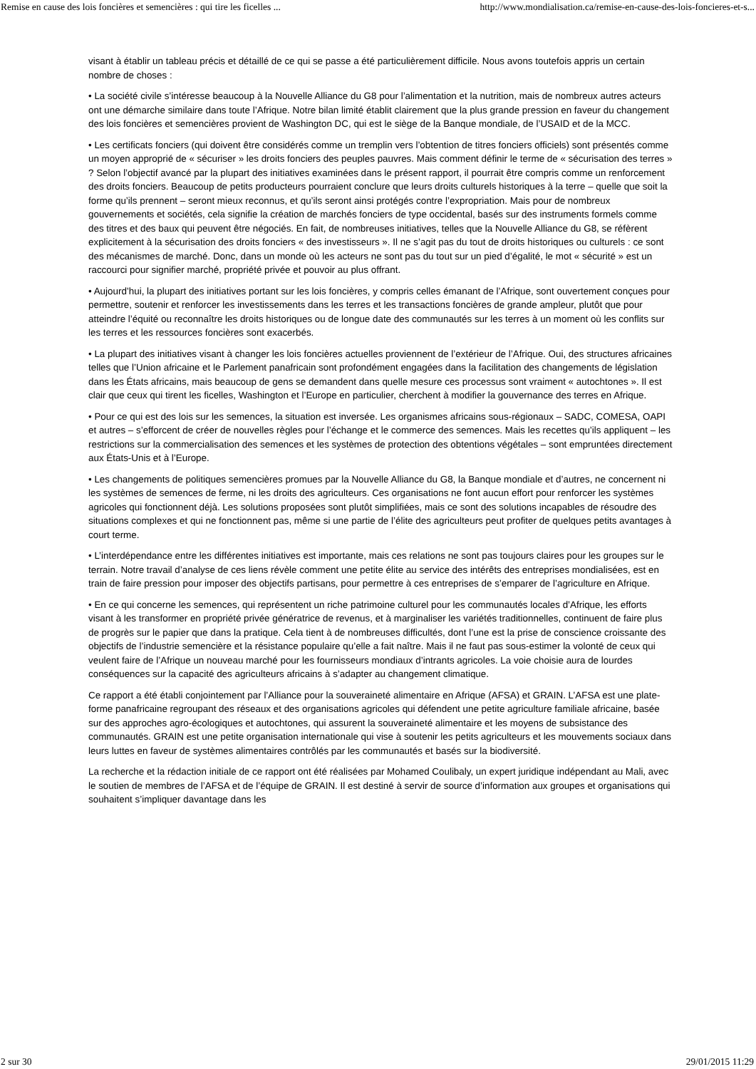Remise en cause des lois foncières et semencières : qui tire les ficelles ... http://www.mondialisation.ca/remise-en-cause-des-lois-foncieres-et-s...
visant à établir un tableau précis et détaillé de ce qui se passe a été particulièrement difficile. Nous avons toutefois appris un certain nombre de choses :
• La société civile s’intéresse beaucoup à la Nouvelle Alliance du G8 pour l’alimentation et la nutrition, mais de nombreux autres acteurs ont une démarche similaire dans toute l’Afrique. Notre bilan limité établit clairement que la plus grande pression en faveur du changement des lois foncières et semencières provient de Washington DC, qui est le siège de la Banque mondiale, de l’USAID et de la MCC.
• Les certificats fonciers (qui doivent être considérés comme un tremplin vers l’obtention de titres fonciers officiels) sont présentés comme un moyen approprié de « sécuriser » les droits fonciers des peuples pauvres. Mais comment définir le terme de « sécurisation des terres » ? Selon l’objectif avancé par la plupart des initiatives examinées dans le présent rapport, il pourrait être compris comme un renforcement des droits fonciers. Beaucoup de petits producteurs pourraient conclure que leurs droits culturels historiques à la terre – quelle que soit la forme qu’ils prennent – seront mieux reconnus, et qu’ils seront ainsi protégés contre l’expropriation. Mais pour de nombreux gouvernements et sociétés, cela signifie la création de marchés fonciers de type occidental, basés sur des instruments formels comme des titres et des baux qui peuvent être négociés. En fait, de nombreuses initiatives, telles que la Nouvelle Alliance du G8, se réfèrent explicitement à la sécurisation des droits fonciers « des investisseurs ». Il ne s’agit pas du tout de droits historiques ou culturels : ce sont des mécanismes de marché. Donc, dans un monde où les acteurs ne sont pas du tout sur un pied d’égalité, le mot « sécurité » est un raccourci pour signifier marché, propriété privée et pouvoir au plus offrant.
• Aujourd’hui, la plupart des initiatives portant sur les lois foncières, y compris celles émanant de l’Afrique, sont ouvertement conçues pour permettre, soutenir et renforcer les investissements dans les terres et les transactions foncières de grande ampleur, plutôt que pour atteindre l’équité ou reconnaître les droits historiques ou de longue date des communautés sur les terres à un moment où les conflits sur les terres et les ressources foncières sont exacerbés.
• La plupart des initiatives visant à changer les lois foncières actuelles proviennent de l’extérieur de l’Afrique. Oui, des structures africaines telles que l’Union africaine et le Parlement panafricain sont profondément engagées dans la facilitation des changements de législation dans les États africains, mais beaucoup de gens se demandent dans quelle mesure ces processus sont vraiment « autochtones ». Il est clair que ceux qui tirent les ficelles, Washington et l’Europe en particulier, cherchent à modifier la gouvernance des terres en Afrique.
• Pour ce qui est des lois sur les semences, la situation est inversée. Les organismes africains sous-régionaux – SADC, COMESA, OAPI et autres – s’efforcent de créer de nouvelles règles pour l’échange et le commerce des semences. Mais les recettes qu’ils appliquent – les restrictions sur la commercialisation des semences et les systèmes de protection des obtentions végétales – sont empruntées directement aux États-Unis et à l’Europe.
• Les changements de politiques semencières promues par la Nouvelle Alliance du G8, la Banque mondiale et d’autres, ne concernent ni les systèmes de semences de ferme, ni les droits des agriculteurs. Ces organisations ne font aucun effort pour renforcer les systèmes agricoles qui fonctionnent déjà. Les solutions proposées sont plutôt simplifiées, mais ce sont des solutions incapables de résoudre des situations complexes et qui ne fonctionnent pas, même si une partie de l’élite des agriculteurs peut profiter de quelques petits avantages à court terme.
• L’interdépendance entre les différentes initiatives est importante, mais ces relations ne sont pas toujours claires pour les groupes sur le terrain. Notre travail d’analyse de ces liens révèle comment une petite élite au service des intérêts des entreprises mondialisées, est en train de faire pression pour imposer des objectifs partisans, pour permettre à ces entreprises de s’emparer de l’agriculture en Afrique.
• En ce qui concerne les semences, qui représentent un riche patrimoine culturel pour les communautés locales d’Afrique, les efforts visant à les transformer en propriété privée génératrice de revenus, et à marginaliser les variétés traditionnelles, continuent de faire plus de progrès sur le papier que dans la pratique. Cela tient à de nombreuses difficultés, dont l’une est la prise de conscience croissante des objectifs de l’industrie semencière et la résistance populaire qu’elle a fait naître. Mais il ne faut pas sous-estimer la volonté de ceux qui veulent faire de l’Afrique un nouveau marché pour les fournisseurs mondiaux d’intrants agricoles. La voie choisie aura de lourdes conséquences sur la capacité des agriculteurs africains à s’adapter au changement climatique.
Ce rapport a été établi conjointement par l’Alliance pour la souveraineté alimentaire en Afrique (AFSA) et GRAIN. L’AFSA est une plate-forme panafricaine regroupant des réseaux et des organisations agricoles qui défendent une petite agriculture familiale africaine, basée sur des approches agro-écologiques et autochtones, qui assurent la souveraineté alimentaire et les moyens de subsistance des communautés. GRAIN est une petite organisation internationale qui vise à soutenir les petits agriculteurs et les mouvements sociaux dans leurs luttes en faveur de systèmes alimentaires contrôlés par les communautés et basés sur la biodiversité.
La recherche et la rédaction initiale de ce rapport ont été réalisées par Mohamed Coulibaly, un expert juridique indépendant au Mali, avec le soutien de membres de l’AFSA et de l’équipe de GRAIN. Il est destiné à servir de source d’information aux groupes et organisations qui souhaitent s’impliquer davantage dans les
2 sur 30 29/01/2015 11:29